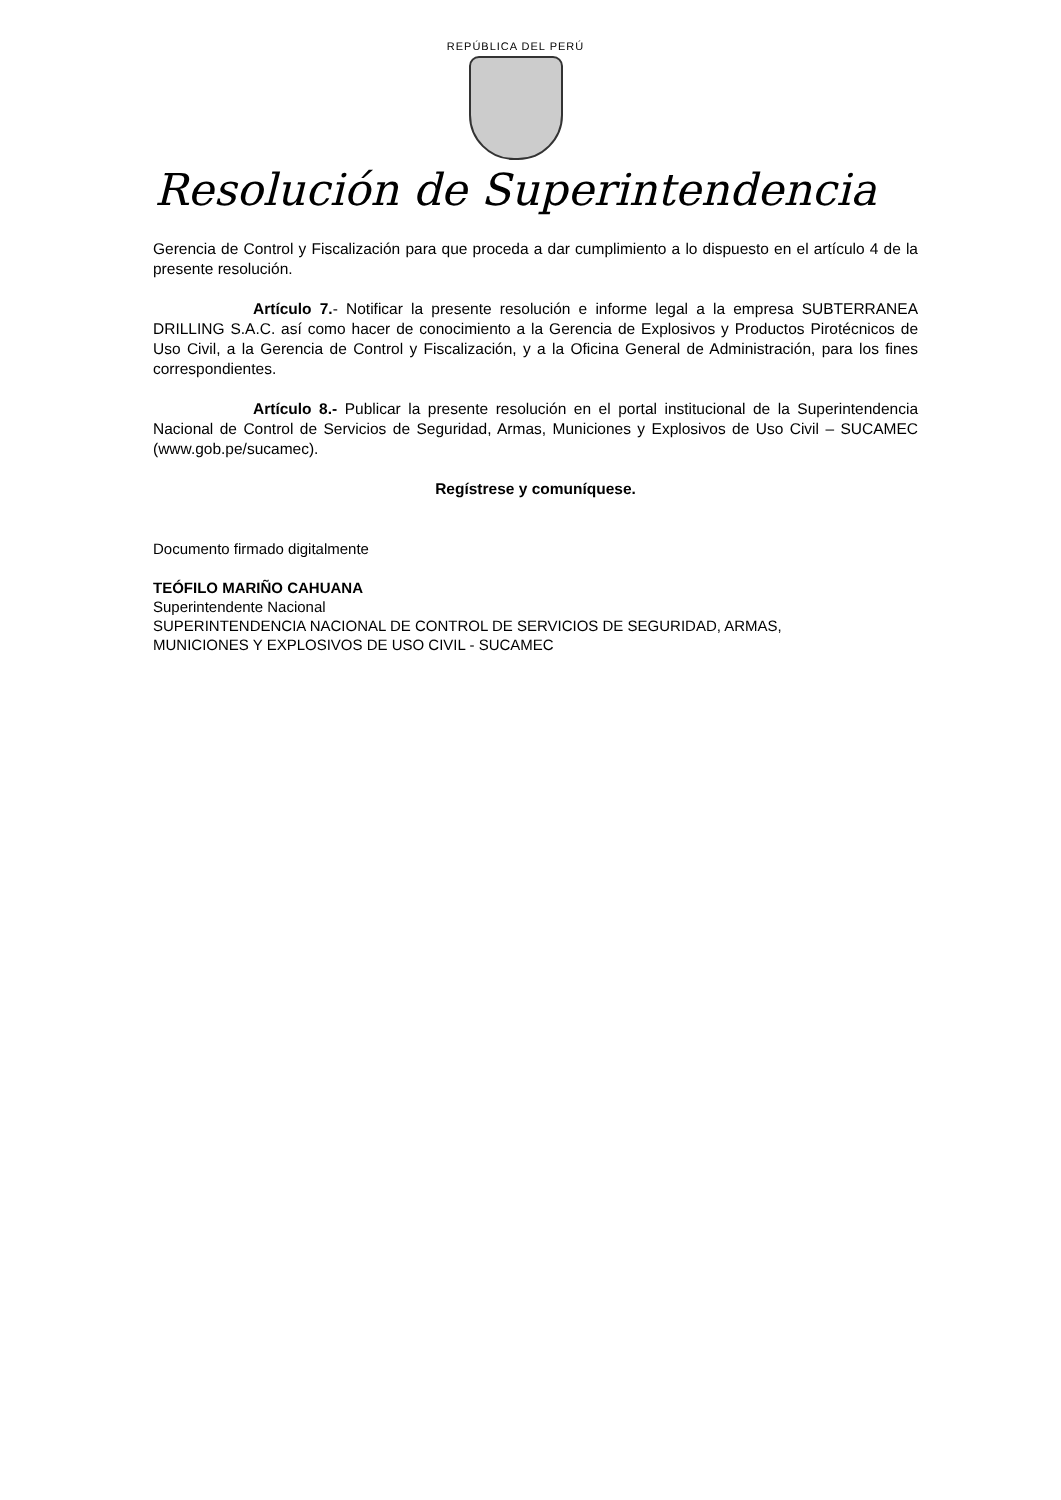REPÚBLICA DEL PERÚ
Resolución de Superintendencia
Gerencia de Control y Fiscalización para que proceda a dar cumplimiento a lo dispuesto en el artículo 4 de la presente resolución.
Artículo 7.- Notificar la presente resolución e informe legal a la empresa SUBTERRANEA DRILLING S.A.C. así como hacer de conocimiento a la Gerencia de Explosivos y Productos Pirotécnicos de Uso Civil, a la Gerencia de Control y Fiscalización, y a la Oficina General de Administración, para los fines correspondientes.
Artículo 8.- Publicar la presente resolución en el portal institucional de la Superintendencia Nacional de Control de Servicios de Seguridad, Armas, Municiones y Explosivos de Uso Civil – SUCAMEC (www.gob.pe/sucamec).
Regístrese y comuníquese.
Documento firmado digitalmente
TEÓFILO MARIÑO CAHUANA
Superintendente Nacional
SUPERINTENDENCIA NACIONAL DE CONTROL DE SERVICIOS DE SEGURIDAD, ARMAS,
MUNICIONES Y EXPLOSIVOS DE USO CIVIL - SUCAMEC